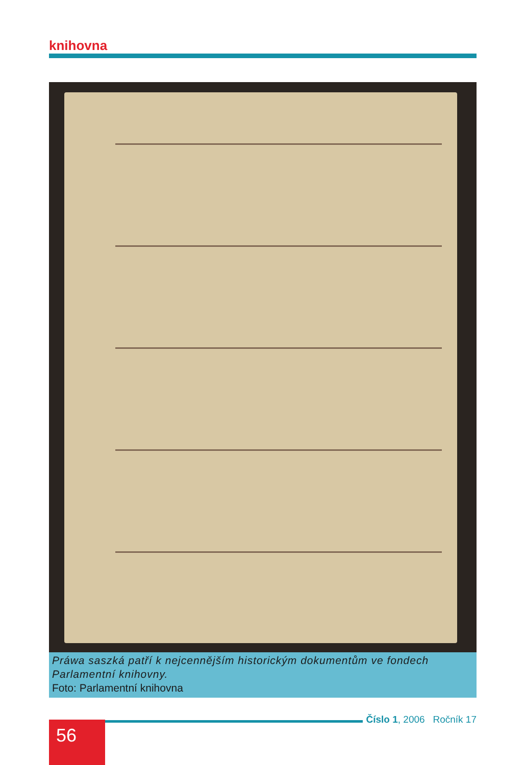knihovna
Práwa saszká patří k nejcennějším historickým dokumentům ve fondech Parlamentní knihovny.
Foto: Parlamentní knihovna
56 Číslo 1, 2006 Ročník 17